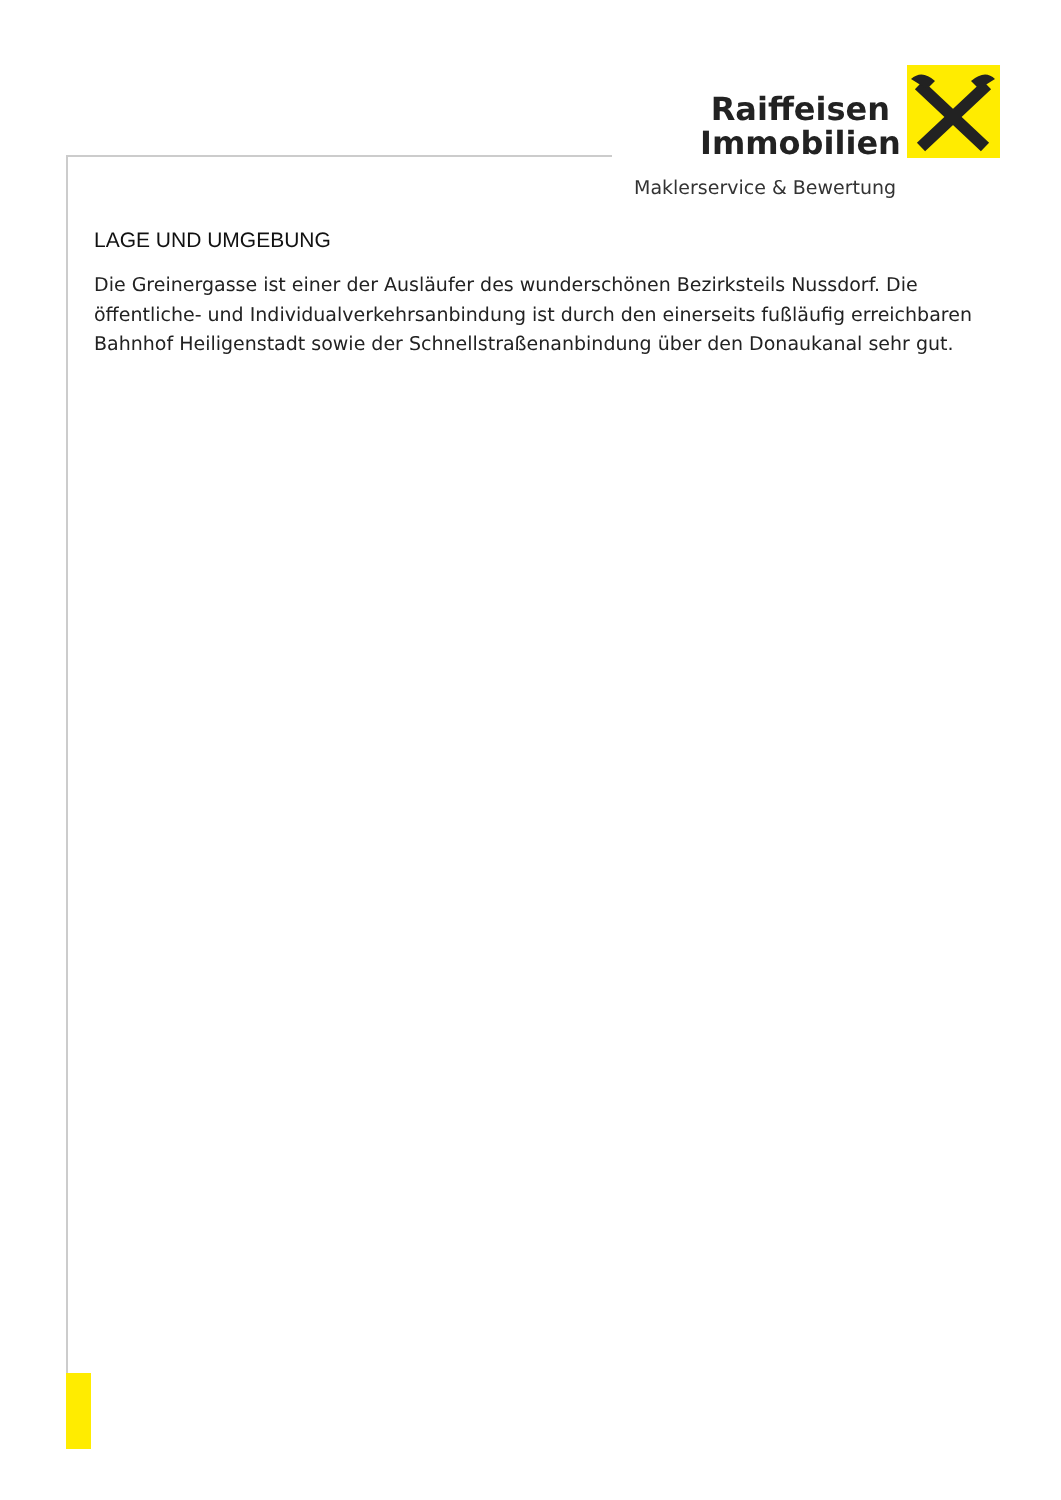Raiffeisen Immobilien
Maklerservice & Bewertung
LAGE UND UMGEBUNG
Die Greinergasse ist einer der Ausläufer des wunderschönen Bezirksteils Nussdorf. Die öffentliche- und Individualverkehrsanbindung ist durch den einerseits fußläufig erreichbaren Bahnhof Heiligenstadt sowie der Schnellstraßenanbindung über den Donaukanal sehr gut.